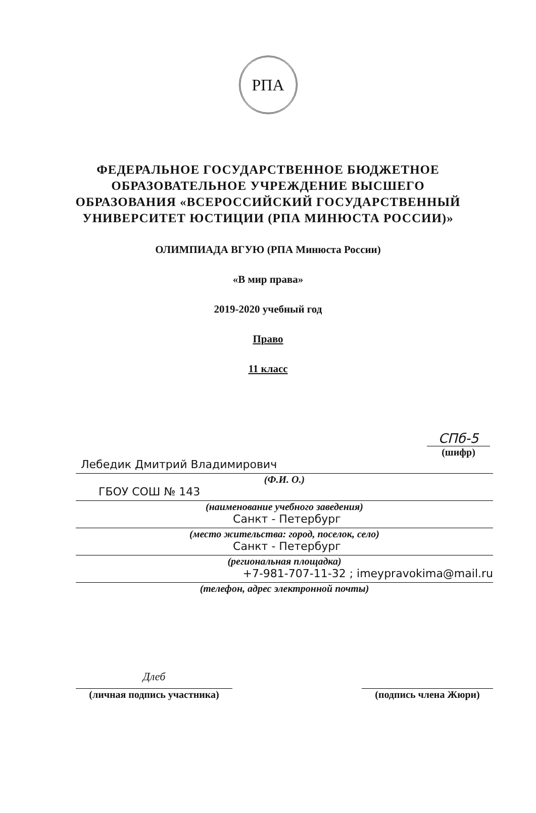РПА
ФЕДЕРАЛЬНОЕ ГОСУДАРСТВЕННОЕ БЮДЖЕТНОЕ
ОБРАЗОВАТЕЛЬНОЕ УЧРЕЖДЕНИЕ ВЫСШЕГО
ОБРАЗОВАНИЯ «ВСЕРОССИЙСКИЙ ГОСУДАРСТВЕННЫЙ
УНИВЕРСИТЕТ ЮСТИЦИИ (РПА МИНЮСТА РОССИИ)»
ОЛИМПИАДА ВГУЮ (РПА Минюста России)
«В мир права»
2019-2020 учебный год
Право
11 класс
СПб-5
(шифр)
Лебедик Дмитрий Владимирович
(Ф.И. О.)
ГБОУ СОШ № 143
(наименование учебного заведения)
Санкт - Петербург
(место жительства: город, поселок, село)
Санкт - Петербург
(региональная площадка)
+7-981-707-11-32 ; imeypravokima@mail.ru
(телефон, адрес электронной почты)
Длеб
(личная подпись участника)
(подпись члена Жюри)